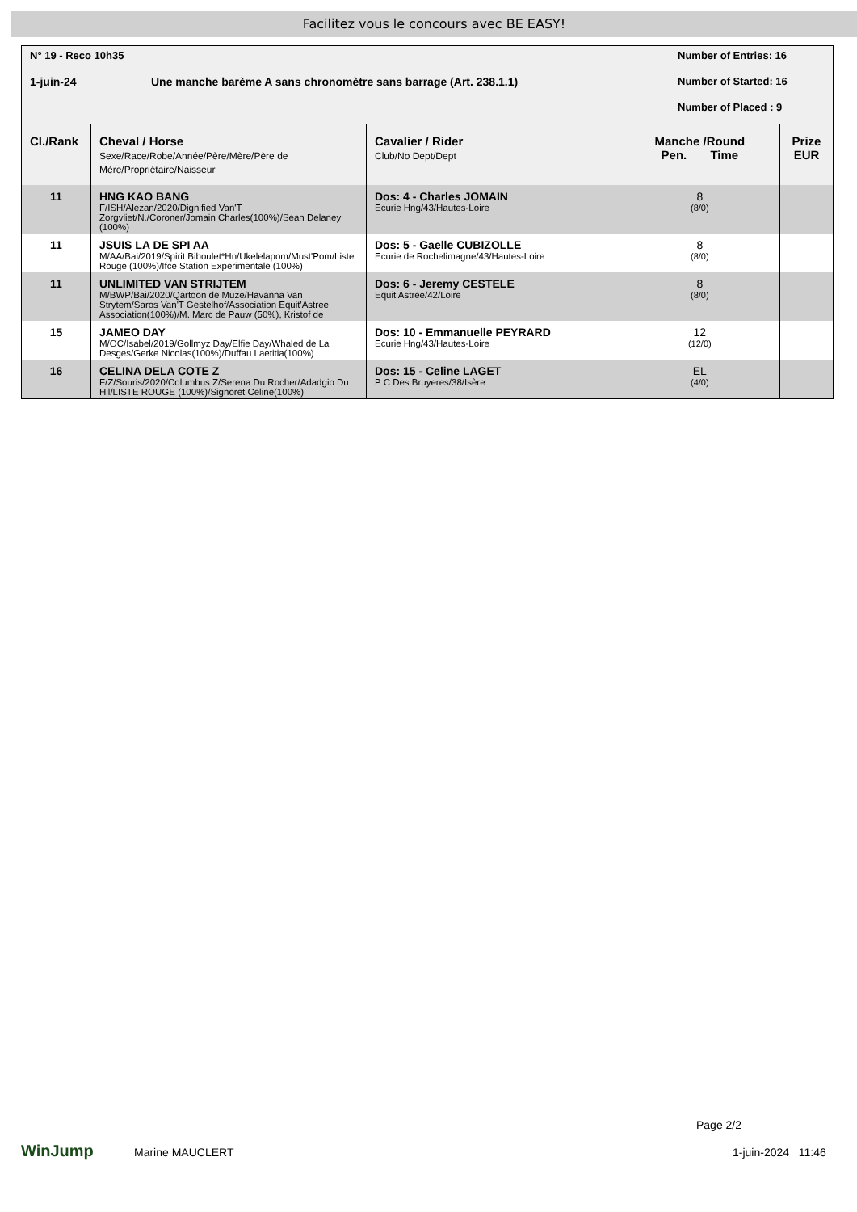Facilitez vous le concours avec BE EASY!
N° 19 - Reco 10h35
1-juin-24
Une manche barème A sans chronomètre sans barrage (Art. 238.1.1)
Number of Entries: 16
Number of Started: 16
Number of Placed : 9
| Cl./Rank | Cheval / Horse Sexe/Race/Robe/Année/Père/Mère/Père de Mère/Propriétaire/Naisseur | Cavalier / Rider Club/No Dept/Dept | Manche /Round Pen. Time | Prize EUR |
| --- | --- | --- | --- | --- |
| 11 | HNG KAO BANG F/ISH/Alezan/2020/Dignified Van'T Zorgvliet/N./Coroner/Jomain Charles(100%)/Sean Delaney (100%) | Dos: 4 - Charles JOMAIN Ecurie Hng/43/Hautes-Loire | 8 (8/0) | |
| 11 | JSUIS LA DE SPI AA M/AA/Bai/2019/Spirit Biboulet*Hn/Ukelelapom/Must'Pom/Liste Rouge (100%)/Ifce Station Experimentale (100%) | Dos: 5 - Gaelle CUBIZOLLE Ecurie de Rochelimagne/43/Hautes-Loire | 8 (8/0) | |
| 11 | UNLIMITED VAN STRIJTEM M/BWP/Bai/2020/Qartoon de Muze/Havanna Van Strytem/Saros Van'T Gestelhof/Association Equit'Astree Association(100%)/M. Marc de Pauw (50%), Kristof de | Dos: 6 - Jeremy CESTELE Equit Astree/42/Loire | 8 (8/0) | |
| 15 | JAMEO DAY M/OC/Isabel/2019/Gollmyz Day/Elfie Day/Whaled de La Desges/Gerke Nicolas(100%)/Duffau Laetitia(100%) | Dos: 10 - Emmanuelle PEYRARD Ecurie Hng/43/Hautes-Loire | 12 (12/0) | |
| 16 | CELINA DELA COTE Z F/Z/Souris/2020/Columbus Z/Serena Du Rocher/Adadgio Du Hil/LISTE ROUGE (100%)/Signoret Celine(100%) | Dos: 15 - Celine LAGET P C Des Bruyeres/38/Isère | EL (4/0) | |
WinJump Marine MAUCLERT
Page 2/2
1-juin-2024 11:46